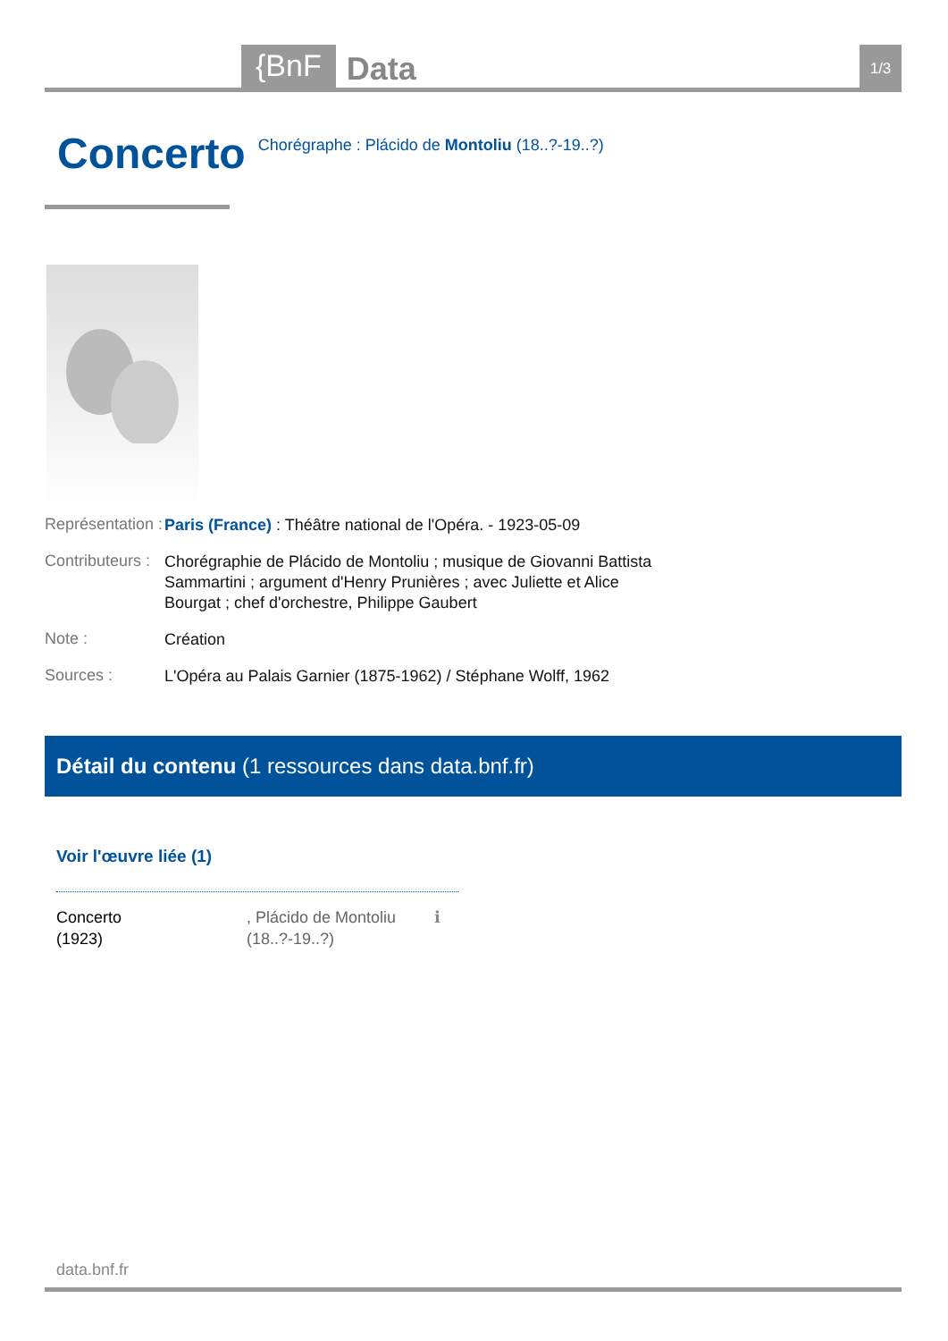{BnF
Data
1/3
Concerto
Chorégraphe : Plácido de Montoliu (18..?-19..?)
Représentation :
Paris (France) : Théâtre national de l'Opéra. - 1923-05-09
Contributeurs :
Chorégraphie de Plácido de Montoliu ; musique de Giovanni Battista Sammartini ; argument d'Henry Prunières ; avec Juliette et Alice Bourgat ; chef d'orchestre, Philippe Gaubert
Note :
Création
Sources :
L'Opéra au Palais Garnier (1875-1962) / Stéphane Wolff, 1962
Détail du contenu (1 ressources dans data.bnf.fr)
Voir l'œuvre liée (1)
Concerto
(1923)
, Plácido de Montoliu (18..?-19..?)
ℹ
data.bnf.fr